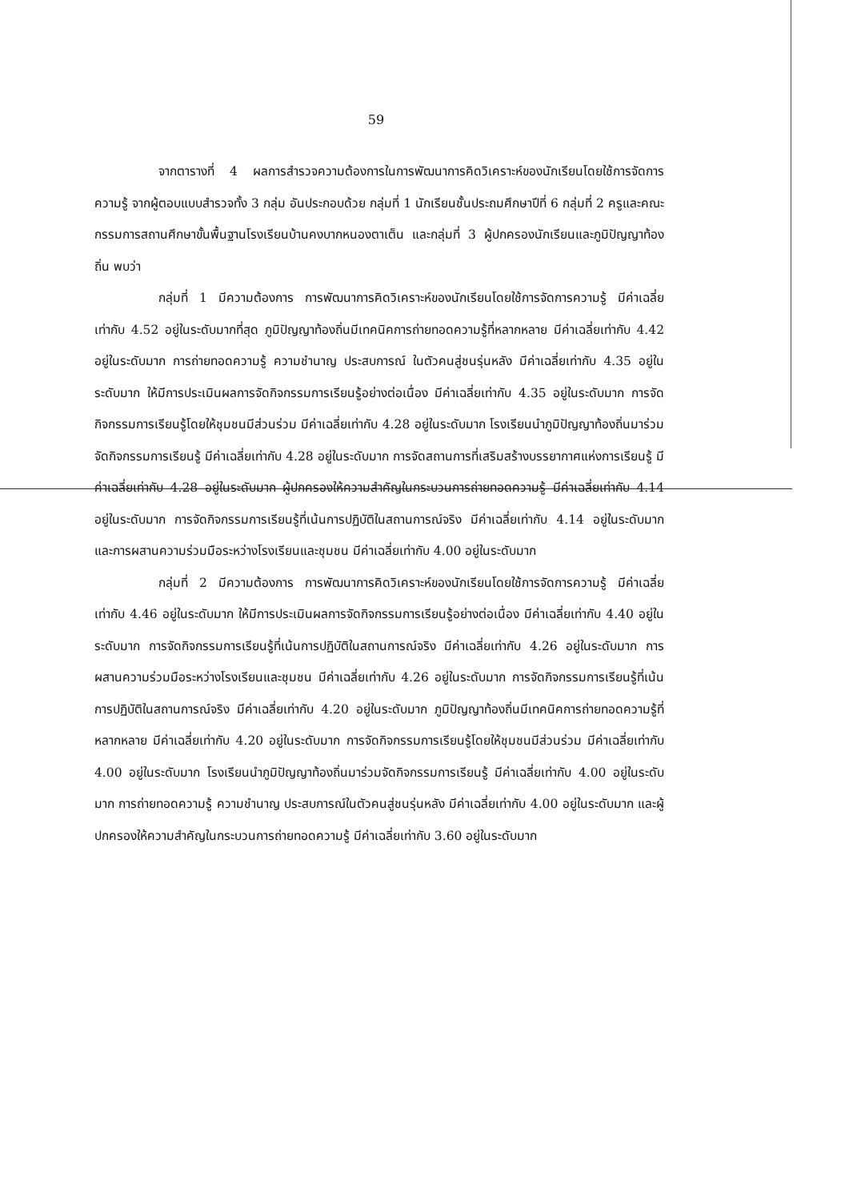59
จากตารางที่ 4 ผลการสำรวจความต้องการในการพัฒนาการคิดวิเคราะห์ของนักเรียนโดยใช้การจัดการความรู้ จากผู้ตอบแบบสำรวจทั้ง 3 กลุ่ม อันประกอบด้วย กลุ่มที่ 1 นักเรียนชั้นประถมศึกษาปีที่ 6 กลุ่มที่ 2 ครูและคณะกรรมการสถานศึกษาขั้นพื้นฐานโรงเรียนบ้านคงบากหนองตาเต็น และกลุ่มที่ 3 ผู้ปกครองนักเรียนและภูมิปัญญาท้องถิ่น พบว่า
กลุ่มที่ 1 มีความต้องการ การพัฒนาการคิดวิเคราะห์ของนักเรียนโดยใช้การจัดการความรู้ มีค่าเฉลี่ยเท่ากับ 4.52 อยู่ในระดับมากที่สุด ภูมิปัญญาท้องถิ่นมีเทคนิคการถ่ายทอดความรู้ที่หลากหลาย มีค่าเฉลี่ยเท่ากับ 4.42 อยู่ในระดับมาก การถ่ายทอดความรู้ ความชำนาญ ประสบการณ์ ในตัวคนสู่ชนรุ่นหลัง มีค่าเฉลี่ยเท่ากับ 4.35 อยู่ในระดับมาก ให้มีการประเมินผลการจัดกิจกรรมการเรียนรู้อย่างต่อเนื่อง มีค่าเฉลี่ยเท่ากับ 4.35 อยู่ในระดับมาก การจัดกิจกรรมการเรียนรู้โดยให้ชุมชนมีส่วนร่วม มีค่าเฉลี่ยเท่ากับ 4.28 อยู่ในระดับมาก โรงเรียนนำภูมิปัญญาท้องถิ่นมาร่วมจัดกิจกรรมการเรียนรู้ มีค่าเฉลี่ยเท่ากับ 4.28 อยู่ในระดับมาก การจัดสถานการที่เสริมสร้างบรรยากาศแห่งการเรียนรู้ มีค่าเฉลี่ยเท่ากับ 4.28 อยู่ในระดับมาก ผู้ปกครองให้ความสำคัญในกระบวนการถ่ายทอดความรู้ มีค่าเฉลี่ยเท่ากับ 4.14 อยู่ในระดับมาก การจัดกิจกรรมการเรียนรู้ที่เน้นการปฏิบัติในสถานการณ์จริง มีค่าเฉลี่ยเท่ากับ 4.14 อยู่ในระดับมาก และการผสานความร่วมมือระหว่างโรงเรียนและชุมชน มีค่าเฉลี่ยเท่ากับ 4.00 อยู่ในระดับมาก
กลุ่มที่ 2 มีความต้องการ การพัฒนาการคิดวิเคราะห์ของนักเรียนโดยใช้การจัดการความรู้ มีค่าเฉลี่ยเท่ากับ 4.46 อยู่ในระดับมาก ให้มีการประเมินผลการจัดกิจกรรมการเรียนรู้อย่างต่อเนื่อง มีค่าเฉลี่ยเท่ากับ 4.40 อยู่ในระดับมาก การจัดกิจกรรมการเรียนรู้ที่เน้นการปฏิบัติในสถานการณ์จริง มีค่าเฉลี่ยเท่ากับ 4.26 อยู่ในระดับมาก การผสานความร่วมมือระหว่างโรงเรียนและชุมชน มีค่าเฉลี่ยเท่ากับ 4.26 อยู่ในระดับมาก การจัดกิจกรรมการเรียนรู้ที่เน้นการปฏิบัติในสถานการณ์จริง มีค่าเฉลี่ยเท่ากับ 4.20 อยู่ในระดับมาก ภูมิปัญญาท้องถิ่นมีเทคนิคการถ่ายทอดความรู้ที่หลากหลาย มีค่าเฉลี่ยเท่ากับ 4.20 อยู่ในระดับมาก การจัดกิจกรรมการเรียนรู้โดยให้ชุมชนมีส่วนร่วม มีค่าเฉลี่ยเท่ากับ 4.00 อยู่ในระดับมาก โรงเรียนนำภูมิปัญญาท้องถิ่นมาร่วมจัดกิจกรรมการเรียนรู้ มีค่าเฉลี่ยเท่ากับ 4.00 อยู่ในระดับมาก การถ่ายทอดความรู้ ความชำนาญ ประสบการณ์ในตัวคนสู่ชนรุ่นหลัง มีค่าเฉลี่ยเท่ากับ 4.00 อยู่ในระดับมาก และผู้ปกครองให้ความสำคัญในกระบวนการถ่ายทอดความรู้ มีค่าเฉลี่ยเท่ากับ 3.60 อยู่ในระดับมาก